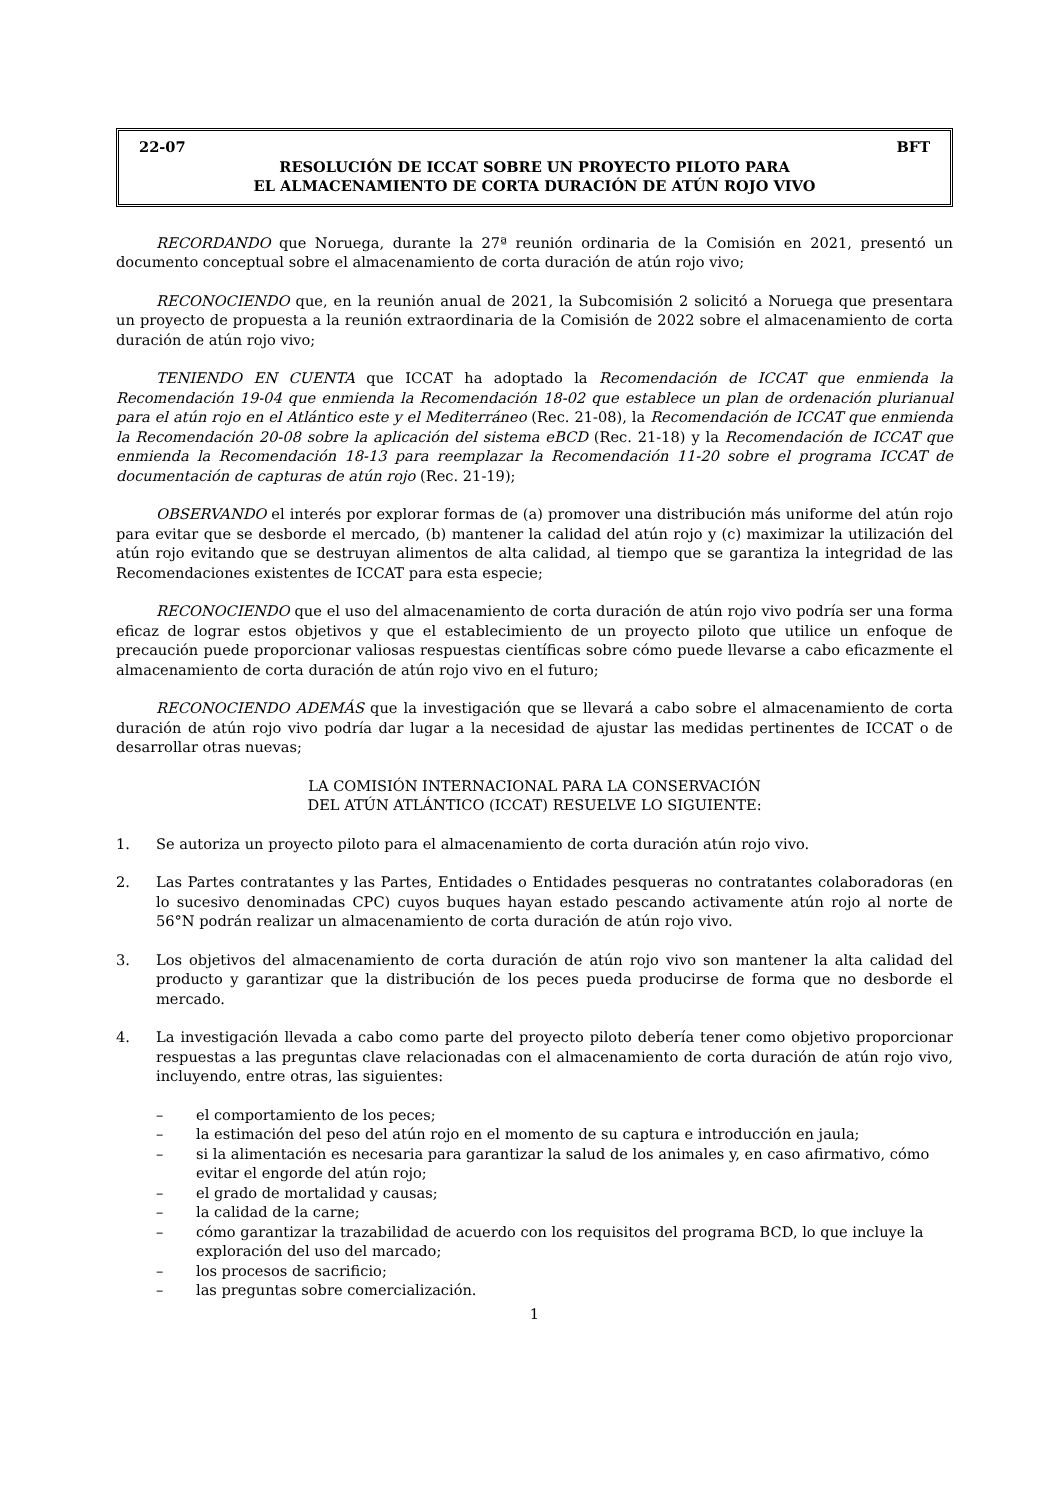22-07 BFT
RESOLUCIÓN DE ICCAT SOBRE UN PROYECTO PILOTO PARA
EL ALMACENAMIENTO DE CORTA DURACIÓN DE ATÚN ROJO VIVO
RECORDANDO que Noruega, durante la 27ª reunión ordinaria de la Comisión en 2021, presentó un documento conceptual sobre el almacenamiento de corta duración de atún rojo vivo;
RECONOCIENDO que, en la reunión anual de 2021, la Subcomisión 2 solicitó a Noruega que presentara un proyecto de propuesta a la reunión extraordinaria de la Comisión de 2022 sobre el almacenamiento de corta duración de atún rojo vivo;
TENIENDO EN CUENTA que ICCAT ha adoptado la Recomendación de ICCAT que enmienda la Recomendación 19-04 que enmienda la Recomendación 18-02 que establece un plan de ordenación plurianual para el atún rojo en el Atlántico este y el Mediterráneo (Rec. 21-08), la Recomendación de ICCAT que enmienda la Recomendación 20-08 sobre la aplicación del sistema eBCD (Rec. 21-18) y la Recomendación de ICCAT que enmienda la Recomendación 18-13 para reemplazar la Recomendación 11-20 sobre el programa ICCAT de documentación de capturas de atún rojo (Rec. 21-19);
OBSERVANDO el interés por explorar formas de (a) promover una distribución más uniforme del atún rojo para evitar que se desborde el mercado, (b) mantener la calidad del atún rojo y (c) maximizar la utilización del atún rojo evitando que se destruyan alimentos de alta calidad, al tiempo que se garantiza la integridad de las Recomendaciones existentes de ICCAT para esta especie;
RECONOCIENDO que el uso del almacenamiento de corta duración de atún rojo vivo podría ser una forma eficaz de lograr estos objetivos y que el establecimiento de un proyecto piloto que utilice un enfoque de precaución puede proporcionar valiosas respuestas científicas sobre cómo puede llevarse a cabo eficazmente el almacenamiento de corta duración de atún rojo vivo en el futuro;
RECONOCIENDO ADEMÁS que la investigación que se llevará a cabo sobre el almacenamiento de corta duración de atún rojo vivo podría dar lugar a la necesidad de ajustar las medidas pertinentes de ICCAT o de desarrollar otras nuevas;
LA COMISIÓN INTERNACIONAL PARA LA CONSERVACIÓN
DEL ATÚN ATLÁNTICO (ICCAT) RESUELVE LO SIGUIENTE:
1. Se autoriza un proyecto piloto para el almacenamiento de corta duración atún rojo vivo.
2. Las Partes contratantes y las Partes, Entidades o Entidades pesqueras no contratantes colaboradoras (en lo sucesivo denominadas CPC) cuyos buques hayan estado pescando activamente atún rojo al norte de 56°N podrán realizar un almacenamiento de corta duración de atún rojo vivo.
3. Los objetivos del almacenamiento de corta duración de atún rojo vivo son mantener la alta calidad del producto y garantizar que la distribución de los peces pueda producirse de forma que no desborde el mercado.
4. La investigación llevada a cabo como parte del proyecto piloto debería tener como objetivo proporcionar respuestas a las preguntas clave relacionadas con el almacenamiento de corta duración de atún rojo vivo, incluyendo, entre otras, las siguientes:
– el comportamiento de los peces;
– la estimación del peso del atún rojo en el momento de su captura e introducción en jaula;
– si la alimentación es necesaria para garantizar la salud de los animales y, en caso afirmativo, cómo evitar el engorde del atún rojo;
– el grado de mortalidad y causas;
– la calidad de la carne;
– cómo garantizar la trazabilidad de acuerdo con los requisitos del programa BCD, lo que incluye la exploración del uso del marcado;
– los procesos de sacrificio;
– las preguntas sobre comercialización.
1